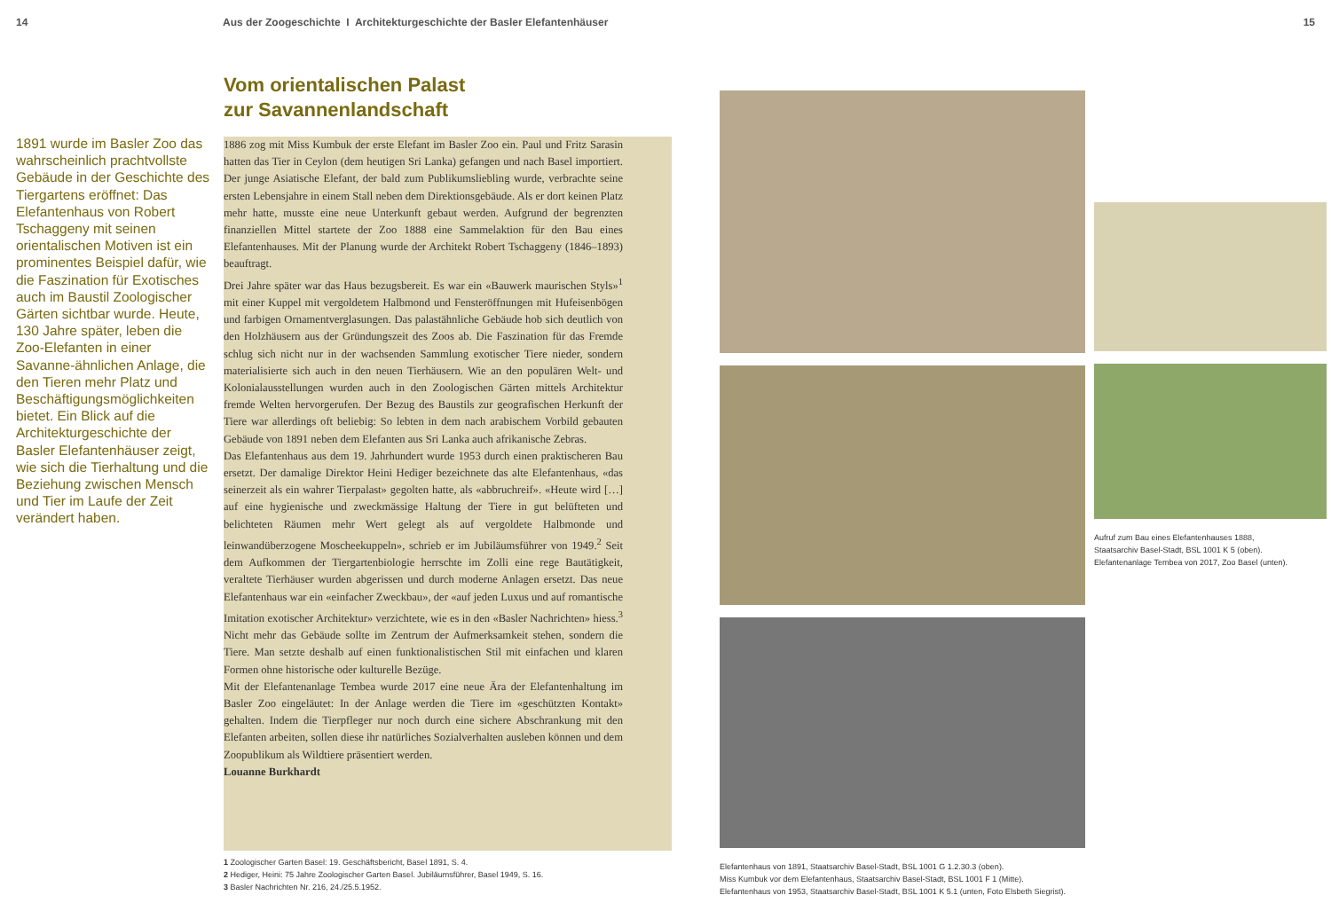14 Aus der Zoogeschichte I Architekturgeschichte der Basler Elefantenhäuser 15
1891 wurde im Basler Zoo das wahrscheinlich prachtvollste Gebäude in der Geschichte des Tiergartens eröffnet: Das Elefanten­haus von Robert Tschaggeny mit seinen orientalischen Motiven ist ein prominentes Beispiel dafür, wie die Faszination für Exotisches auch im Baustil Zoologischer Gärten sichtbar wurde. Heute, 130 Jahre später, leben die Zoo-Elefanten in einer Savanne-ähnlichen Anlage, die den Tieren mehr Platz und Beschäftigungsmöglichkeiten bietet. Ein Blick auf die Architektur­geschichte der Basler Elefanten­häuser zeigt, wie sich die Tier­haltung und die Beziehung zwi­schen Mensch und Tier im Laufe der Zeit verändert haben.
Vom orientalischen Palast
zur Savannenlandschaft
1886 zog mit Miss Kumbuk der erste Elefant im Basler Zoo ein. Paul und Fritz Sarasin hatten das Tier in Ceylon (dem heutigen Sri Lanka) gefangen und nach Basel importiert. Der junge Asiatische Elefant, der bald zum Publikumsliebling wurde, verbrachte seine ersten Lebensjahre in einem Stall neben dem Direktionsgebäude. Als er dort keinen Platz mehr hatte, musste eine neue Unterkunft gebaut werden. Aufgrund der begrenzten finanziellen Mittel startete der Zoo 1888 eine Sammelaktion für den Bau eines Elefantenhauses. Mit der Planung wurde der Architekt Robert Tschaggeny (1846–1893) beauftragt.
Drei Jahre später war das Haus bezugsbereit. Es war ein «Bauwerk maurischen Styls»<sup>1</sup> mit einer Kuppel mit vergoldetem Halbmond und Fensteröffnungen mit Hufeisenbögen und farbigen Ornamentverglasungen. Das palastähnliche Gebäude hob sich deutlich von den Holzhäusern aus der Gründungszeit des Zoos ab. Die Faszination für das Fremde schlug sich nicht nur in der wachsenden Sammlung exotischer Tiere nieder, sondern materialisierte sich auch in den neuen Tierhäusern. Wie an den populären Welt- und Kolonialausstellungen wurden auch in den Zoologischen Gärten mittels Architektur fremde Welten hervorgerufen. Der Bezug des Baustils zur geografischen Herkunft der Tiere war allerdings oft beliebig: So lebten in dem nach arabischem Vorbild gebauten Gebäude von 1891 neben dem Elefanten aus Sri Lanka auch afrikanische Zebras.
Das Elefantenhaus aus dem 19. Jahrhundert wurde 1953 durch einen praktischeren Bau ersetzt. Der damalige Direktor Heini Hediger bezeichnete das alte Elefantenhaus, «das seinerzeit als ein wahrer Tierpalast» gegolten hatte, als «abbruchreif». «Heute wird […] auf eine hygienische und zweckmässige Haltung der Tiere in gut belüfteten und belichteten Räumen mehr Wert gelegt als auf vergoldete Halbmonde und leinwandüberzogene Moscheekuppeln», schrieb er im Jubiläumsführer von 1949.<sup>2</sup> Seit dem Aufkommen der Tiergartenbiologie herrschte im Zolli eine rege Bautätigkeit, veraltete Tierhäuser wurden abgerissen und durch moderne Anlagen ersetzt. Das neue Elefantenhaus war ein «einfacher Zweckbau», der «auf jeden Luxus und auf romantische Imitation exotischer Architektur» verzichtete, wie es in den «Basler Nachrichten» hiess.<sup>3</sup> Nicht mehr das Gebäude sollte im Zentrum der Aufmerksamkeit stehen, sondern die Tiere. Man setzte deshalb auf einen funktionalistischen Stil mit einfachen und klaren Formen ohne historische oder kulturelle Bezüge.
Mit der Elefantenanlage Tembea wurde 2017 eine neue Ära der Elefantenhaltung im Basler Zoo eingeläutet: In der Anlage werden die Tiere im «geschützten Kontakt» gehalten. Indem die Tierpfleger nur noch durch eine sichere Abschrankung mit den Elefanten arbeiten, sollen diese ihr natürliches Sozialverhalten ausleben können und dem Zoopublikum als Wildtiere präsentiert werden.
Louanne Burkhardt
1 Zoologischer Garten Basel: 19. Geschäftsbericht, Basel 1891, S. 4.
2 Hediger, Heini: 75 Jahre Zoologischer Garten Basel. Jubiläumsführer, Basel 1949, S. 16.
3 Basler Nachrichten Nr. 216, 24./25.5.1952.
Elefantenhaus von 1891, Staatsarchiv Basel-Stadt, BSL 1001 G 1.2.30.3 (oben).
Miss Kumbuk vor dem Elefantenhaus, Staatsarchiv Basel-Stadt, BSL 1001 F 1 (Mitte).
Elefantenhaus von 1953, Staatsarchiv Basel-Stadt, BSL 1001 K 5.1 (unten, Foto Elsbeth Siegrist).
Aufruf zum Bau eines Elefantenhauses 1888,
Staatsarchiv Basel-Stadt, BSL 1001 K 5 (oben).
Elefantenanlage Tembea von 2017, Zoo Basel (unten).